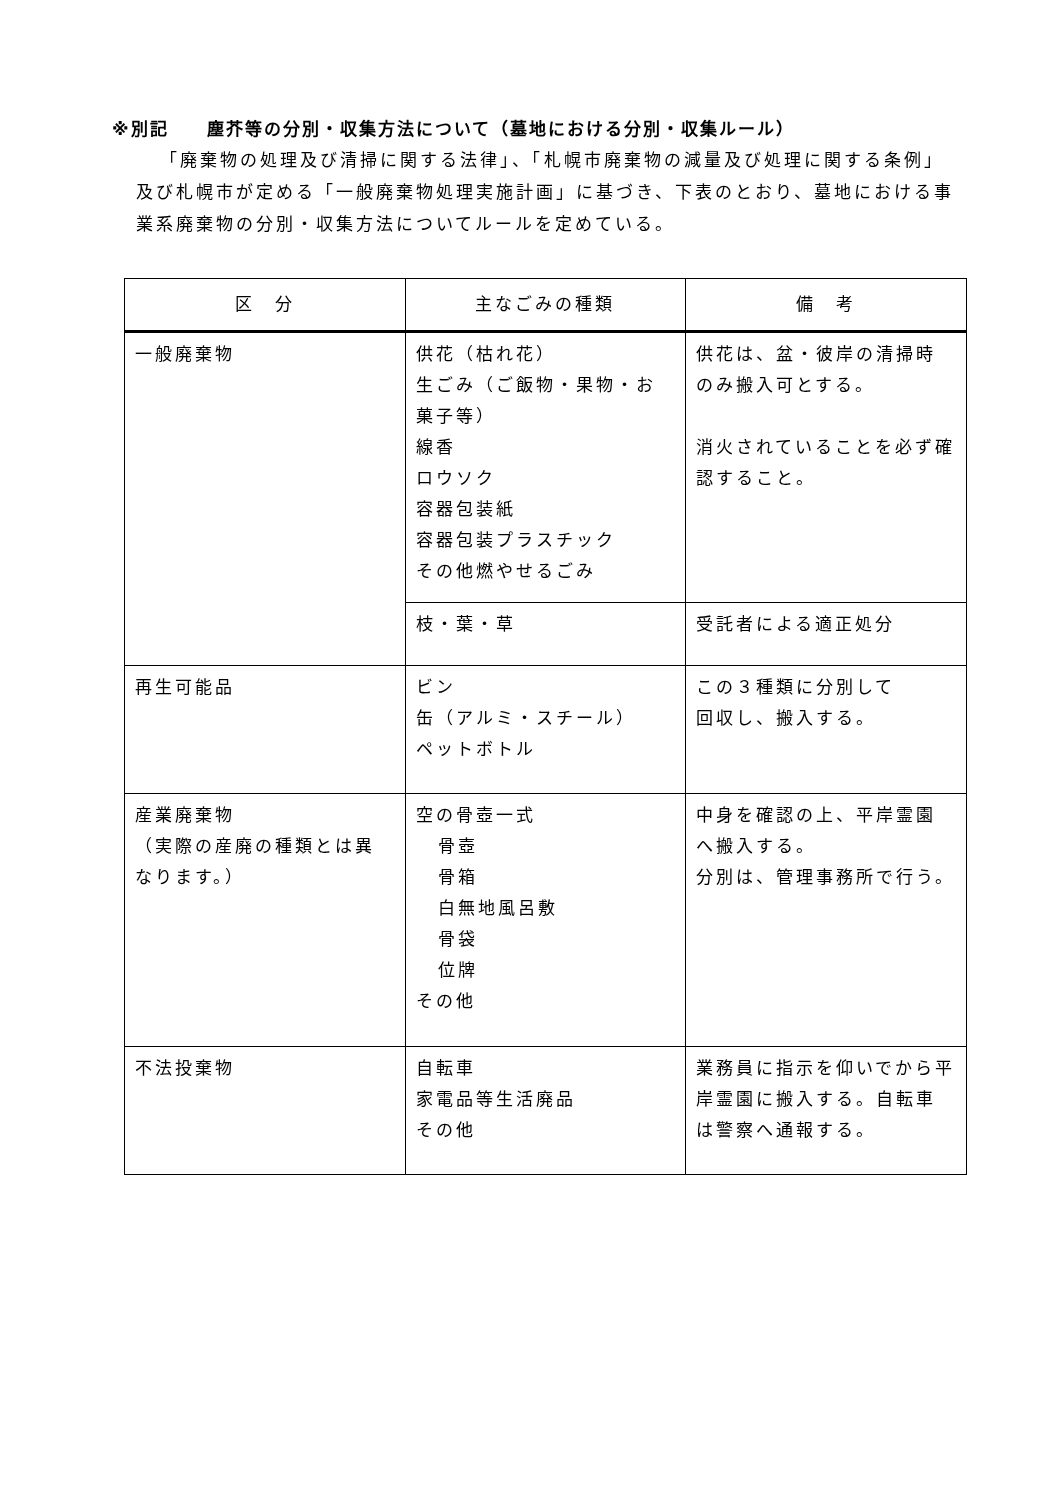※別記　　塵芥等の分別・収集方法について（墓地における分別・収集ルール）
「廃棄物の処理及び清掃に関する法律」、「札幌市廃棄物の減量及び処理に関する条例」及び札幌市が定める「一般廃棄物処理実施計画」に基づき、下表のとおり、墓地における事業系廃棄物の分別・収集方法についてルールを定めている。
| 区 分 | 主なごみの種類 | 備 考 |
| --- | --- | --- |
| 一般廃棄物 | 供花（枯れ花） 生ごみ（ご飯物・果物・お菓子等） 線香 ロウソク 容器包装紙 容器包装プラスチック その他燃やせるごみ | 供花は、盆・彼岸の清掃時のみ搬入可とする。 消火されていることを必ず確認すること。 |
| | 枝・葉・草 | 受託者による適正処分 |
| 再生可能品 | ビン 缶（アルミ・スチール） ペットボトル | この３種類に分別して 回収し、搬入する。 |
| 産業廃棄物 （実際の産廃の種類とは異なります。） | 空の骨壺一式 骨壺 骨箱 白無地風呂敷 骨袋 位牌 その他 | 中身を確認の上、平岸霊園へ搬入する。 分別は、管理事務所で行う。 |
| 不法投棄物 | 自転車 家電品等生活廃品 その他 | 業務員に指示を仰いでから平岸霊園に搬入する。自転車は警察へ通報する。 |